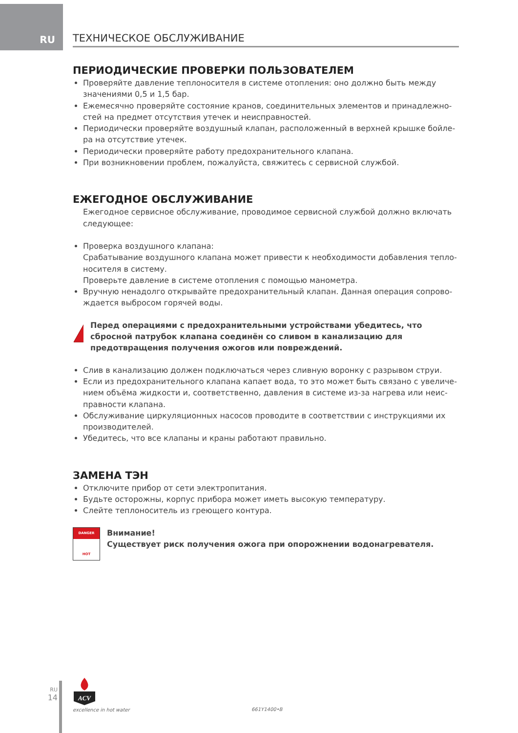RU
ТЕХНИЧЕСКОЕ ОБСЛУЖИВАНИЕ
ПЕРИОДИЧЕСКИЕ ПРОВЕРКИ ПОЛЬЗОВАТЕЛЕМ
Проверяйте давление теплоносителя в системе отопления: оно должно быть между значениями 0,5 и 1,5 бар.
Ежемесячно проверяйте состояние кранов, соединительных элементов и принадлежно-стей на предмет отсутствия утечек и неисправностей.
Периодически проверяйте воздушный клапан, расположенный в верхней крышке бойле-ра на отсутствие утечек.
Периодически проверяйте работу предохранительного клапана.
При возникновении проблем, пожалуйста, свяжитесь с сервисной службой.
ЕЖЕГОДНОЕ ОБСЛУЖИВАНИЕ
Ежегодное сервисное обслуживание, проводимое сервисной службой должно включать следующее:
Проверка воздушного клапана:
Срабатывание воздушного клапана может привести к необходимости добавления тепло-носителя в систему.
Проверьте давление в системе отопления с помощью манометра.
Вручную ненадолго открывайте предохранительный клапан. Данная операция сопрово-ждается выбросом горячей воды.
Перед операциями с предохранительными устройствами убедитесь, что сбросной патрубок клапана соединён со сливом в канализацию для предотвращения получения ожогов или повреждений.
Слив в канализацию должен подключаться через сливную воронку с разрывом струи.
Если из предохранительного клапана капает вода, то это может быть связано с увеличе-нием объёма жидкости и, соответственно, давления в системе из-за нагрева или неис-правности клапана.
Обслуживание циркуляционных насосов проводите в соответствии с инструкциями их производителей.
Убедитесь, что все клапаны и краны работают правильно.
ЗАМЕНА ТЭН
Отключите прибор от сети электропитания.
Будьте осторожны, корпус прибора может иметь высокую температуру.
Слейте теплоноситель из греющего контура.
DANGER
HOT
Внимание!
Существует риск получения ожога при опорожнении водонагревателя.
RU
14
ACV
excellence in hot water
661Y1400•B